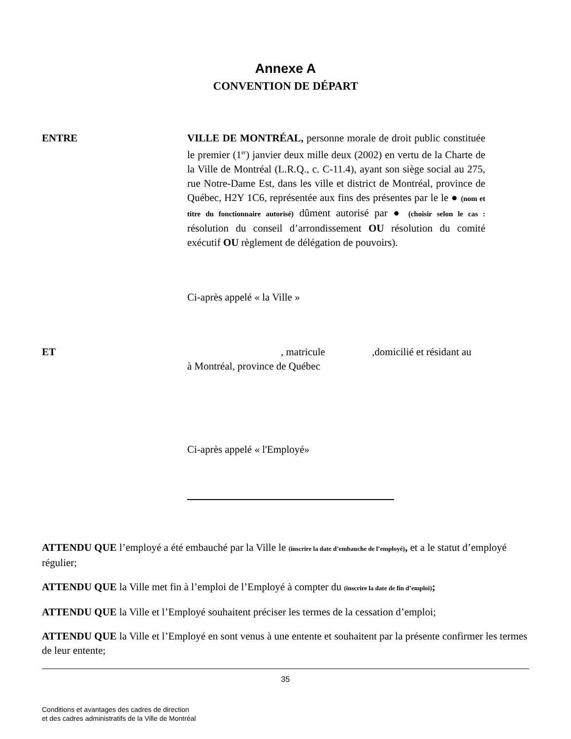Annexe A
CONVENTION DE DÉPART
ENTRE VILLE DE MONTRÉAL, personne morale de droit public constituée le premier (1<sup>er</sup>) janvier deux mille deux (2002) en vertu de la Charte de la Ville de Montréal (L.R.Q., c. C-11.4), ayant son siège social au 275, rue Notre-Dame Est, dans les ville et district de Montréal, province de Québec, H2Y 1C6, représentée aux fins des présentes par le le ● (nom et titre du fonctionnaire autorisé) dûment autorisé par ● (choisir selon le cas : résolution du conseil d’arrondissement OU résolution du comité exécutif OU règlement de délégation de pouvoirs).
Ci-après appelé « la Ville »
ET , matricule ,domicilié et résidant au
à Montréal, province de Québec
Ci-après appelé « l'Employé»
ATTENDU QUE l’employé a été embauché par la Ville le (inscrire la date d’embauche de l’employé), et a le statut d’employé régulier;
ATTENDU QUE la Ville met fin à l’emploi de l’Employé à compter du (inscrire la date de fin d’emploi);
ATTENDU QUE la Ville et l’Employé souhaitent préciser les termes de la cessation d’emploi;
ATTENDU QUE la Ville et l’Employé en sont venus à une entente et souhaitent par la présente confirmer les termes de leur entente;
35
Conditions et avantages des cadres de direction
et des cadres administratifs de la Ville de Montréal